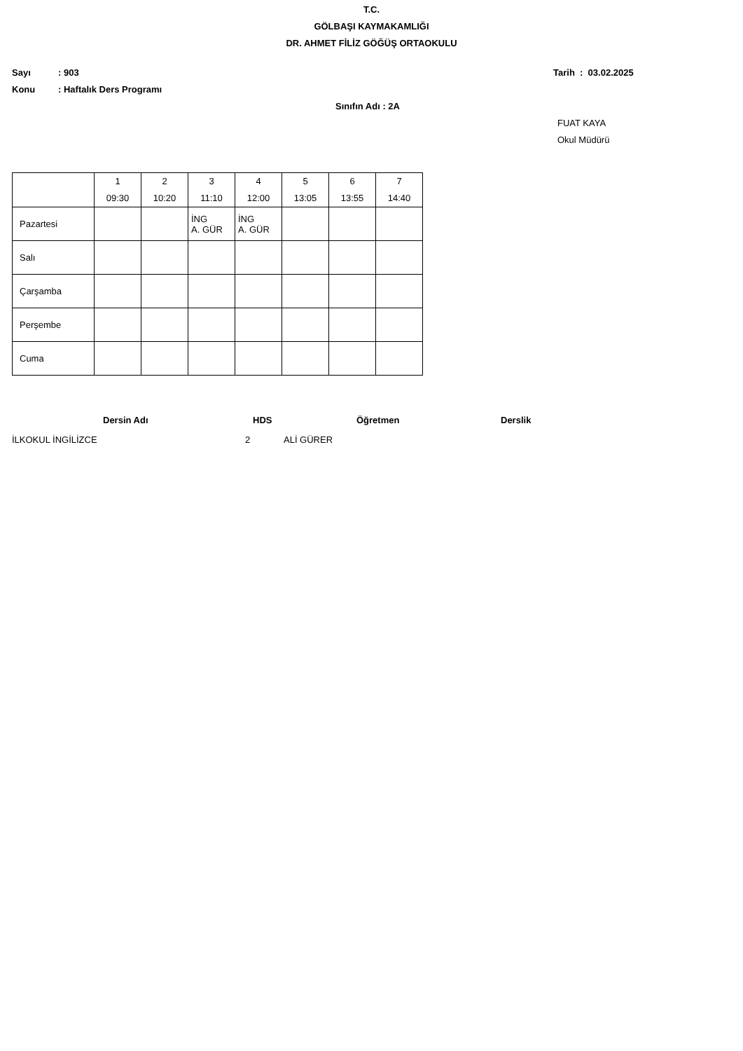T.C.
GÖLBAŞI KAYMAKAMLIĞI
DR. AHMET FİLİZ GÖĞÜŞ ORTAOKULU
Sayı: 903 Tarih : 03.02.2025
Konu: Haftalık Ders Programı
Sınıfın Adı : 2A
FUAT KAYA
Okul Müdürü
| | 1 09:30 | 2 10:20 | 3 11:10 | 4 12:00 | 5 13:05 | 6 13:55 | 7 14:40 |
| Pazartesi | | | İNG A. GÜR | İNG A. GÜR | | | |
| Salı | | | | | | | |
| Çarşamba | | | | | | | |
| Perşembe | | | | | | | |
| Cuma | | | | | | | |
Dersin Adı HDS Öğretmen Derslik
İLKOKUL İNGİLİZCE 2 ALİ GÜRER